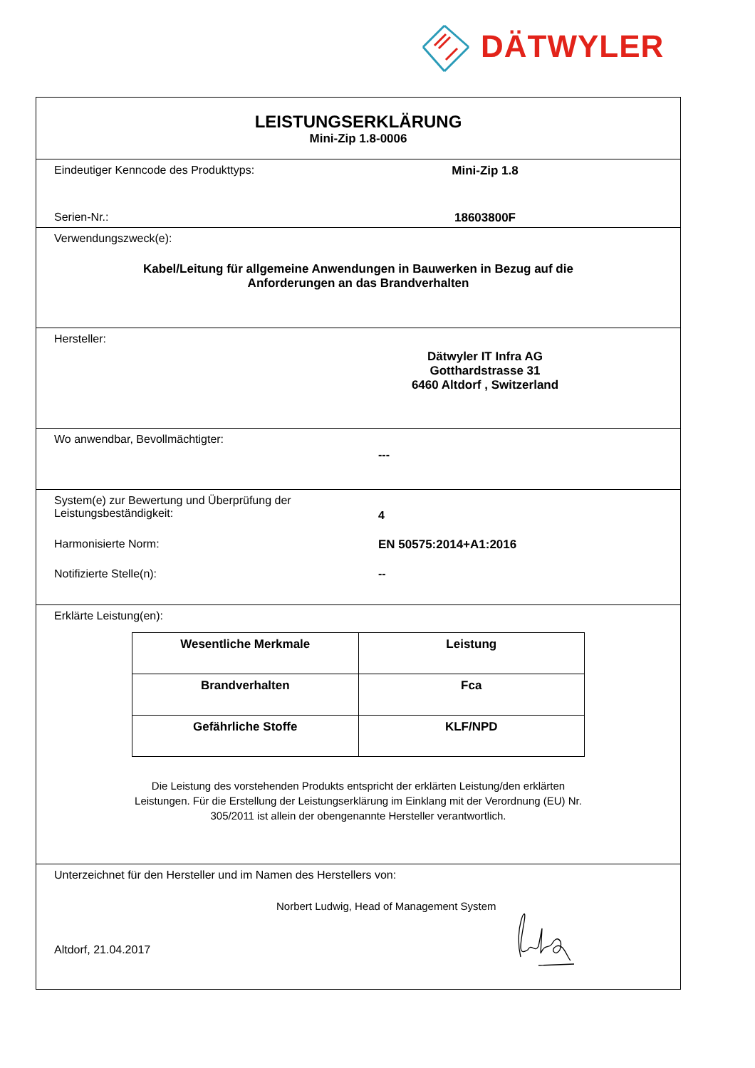DÄTWYLER
LEISTUNGSERKLÄRUNG
Mini-Zip 1.8-0006
Eindeutiger Kenncode des Produkttyps: Mini-Zip 1.8
Serien-Nr.: 18603800F
Verwendungszweck(e):
Kabel/Leitung für allgemeine Anwendungen in Bauwerken in Bezug auf die
Anforderungen an das Brandverhalten
Hersteller:
Dätwyler IT Infra AG
Gotthardstrasse 31
6460 Altdorf , Switzerland
Wo anwendbar, Bevollmächtigter:
---
System(e) zur Bewertung und Überprüfung der
Leistungsbeständigkeit:
4
Harmonisierte Norm: EN 50575:2014+A1:2016
Notifizierte Stelle(n): --
Erklärte Leistung(en):
| Wesentliche Merkmale | Leistung |
| --- | --- |
| Brandverhalten | Fca |
| Gefährliche Stoffe | KLF/NPD |
Die Leistung des vorstehenden Produkts entspricht der erklärten Leistung/den erklärten
Leistungen. Für die Erstellung der Leistungserklärung im Einklang mit der Verordnung (EU) Nr.
305/2011 ist allein der obengenannte Hersteller verantwortlich.
Unterzeichnet für den Hersteller und im Namen des Herstellers von:
Norbert Ludwig, Head of Management System
Altdorf, 21.04.2017